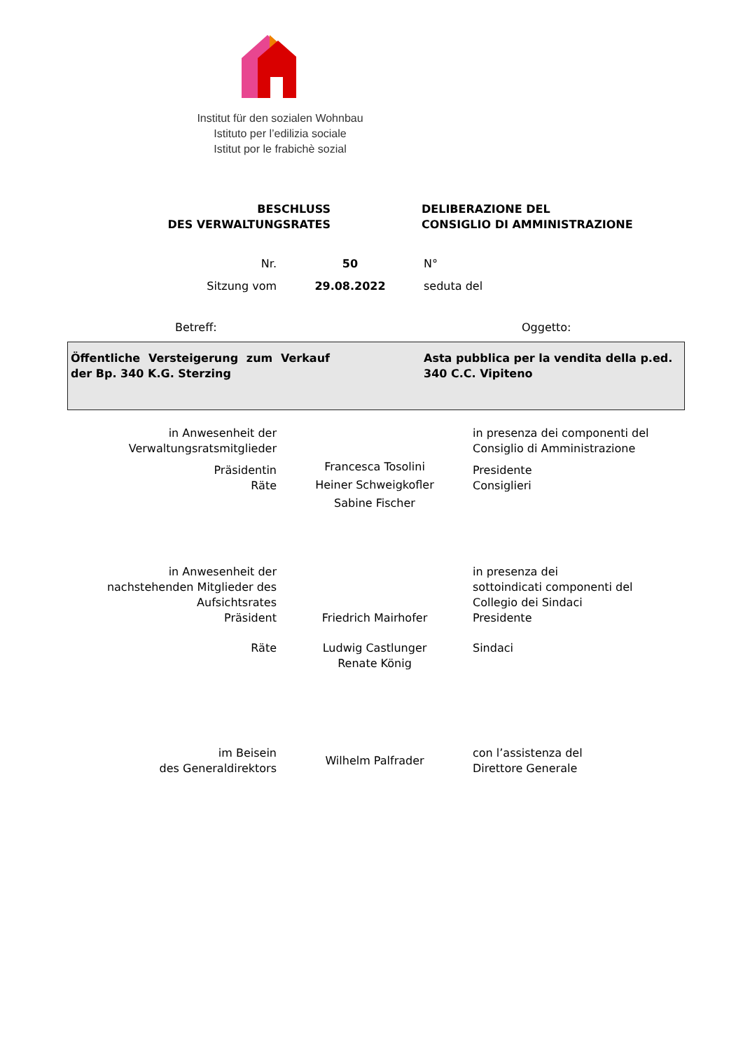Institut für den sozialen Wohnbau
Istituto per l’edilizia sociale
Istitut por le frabichè sozial
BESCHLUSS
DES VERWALTUNGSRATES
DELIBERAZIONE DEL
CONSIGLIO DI AMMINISTRAZIONE
| Nr. | 50 | N° |
| Sitzung vom | 29.08.2022 | seduta del |
Betreff: Oggetto:
Öffentliche Versteigerung zum Verkauf der Bp. 340 K.G. Sterzing
Asta pubblica per la vendita della p.ed. 340 C.C. Vipiteno
in Anwesenheit der
Verwaltungsratsmitglieder
in presenza dei componenti del
Consiglio di Amministrazione
Präsidentin
Räte
Francesca Tosolini
Heiner Schweigkofler
Sabine Fischer
Presidente
Consiglieri
in Anwesenheit der
nachstehenden Mitglieder des
Aufsichtsrates
Präsident
Friedrich Mairhofer in presenza dei
sottoindicati componenti del
Collegio dei Sindaci
Presidente
Räte Ludwig Castlunger
Renate König
Sindaci
im Beisein
des Generaldirektors
Wilhelm Palfrader
con l’assistenza del
Direttore Generale